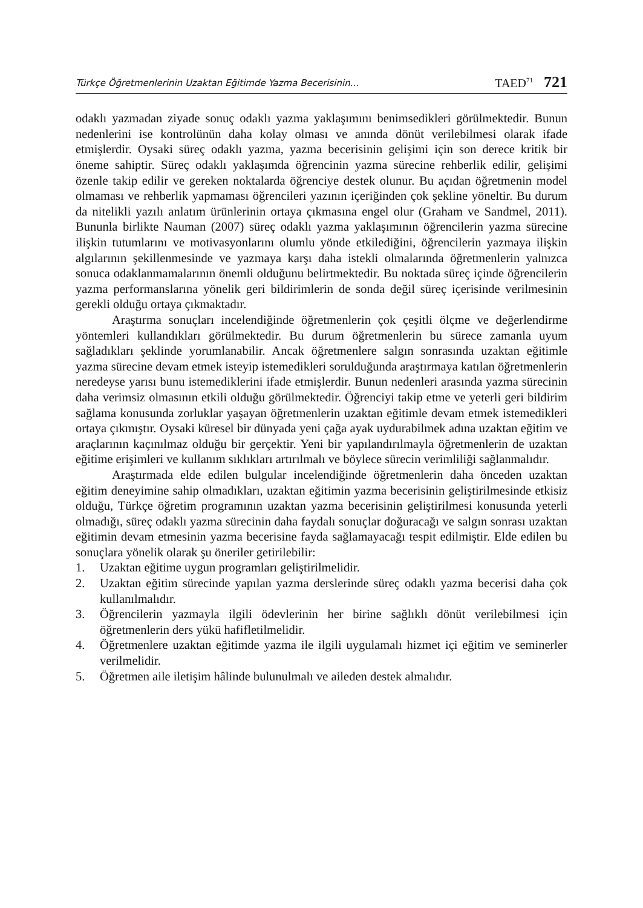Türkçe Öğretmenlerinin Uzaktan Eğitimde Yazma Becerisinin... TAED<sup>71</sup> 721
odaklı yazmadan ziyade sonuç odaklı yazma yaklaşımını benimsedikleri görülmektedir. Bunun nedenlerini ise kontrolünün daha kolay olması ve anında dönüt verilebilmesi olarak ifade etmişlerdir. Oysaki süreç odaklı yazma, yazma becerisinin gelişimi için son derece kritik bir öneme sahiptir. Süreç odaklı yaklaşımda öğrencinin yazma sürecine rehberlik edilir, gelişimi özenle takip edilir ve gereken noktalarda öğrenciye destek olunur. Bu açıdan öğretmenin model olmaması ve rehberlik yapmaması öğrencileri yazının içeriğinden çok şekline yöneltir. Bu durum da nitelikli yazılı anlatım ürünlerinin ortaya çıkmasına engel olur (Graham ve Sandmel, 2011). Bununla birlikte Nauman (2007) süreç odaklı yazma yaklaşımının öğrencilerin yazma sürecine ilişkin tutumlarını ve motivasyonlarını olumlu yönde etkilediğini, öğrencilerin yazmaya ilişkin algılarının şekillenmesinde ve yazmaya karşı daha istekli olmalarında öğretmenlerin yalnızca sonuca odaklanmamalarının önemli olduğunu belirtmektedir. Bu noktada süreç içinde öğrencilerin yazma performanslarına yönelik geri bildirimlerin de sonda değil süreç içerisinde verilmesinin gerekli olduğu ortaya çıkmaktadır.
Araştırma sonuçları incelendiğinde öğretmenlerin çok çeşitli ölçme ve değerlendirme yöntemleri kullandıkları görülmektedir. Bu durum öğretmenlerin bu sürece zamanla uyum sağladıkları şeklinde yorumlanabilir. Ancak öğretmenlere salgın sonrasında uzaktan eğitimle yazma sürecine devam etmek isteyip istemedikleri sorulduğunda araştırmaya katılan öğretmenlerin neredeyse yarısı bunu istemediklerini ifade etmişlerdir. Bunun nedenleri arasında yazma sürecinin daha verimsiz olmasının etkili olduğu görülmektedir. Öğrenciyi takip etme ve yeterli geri bildirim sağlama konusunda zorluklar yaşayan öğretmenlerin uzaktan eğitimle devam etmek istemedikleri ortaya çıkmıştır. Oysaki küresel bir dünyada yeni çağa ayak uydurabilmek adına uzaktan eğitim ve araçlarının kaçınılmaz olduğu bir gerçektir. Yeni bir yapılandırılmayla öğretmenlerin de uzaktan eğitime erişimleri ve kullanım sıklıkları artırılmalı ve böylece sürecin verimliliği sağlanmalıdır.
Araştırmada elde edilen bulgular incelendiğinde öğretmenlerin daha önceden uzaktan eğitim deneyimine sahip olmadıkları, uzaktan eğitimin yazma becerisinin geliştirilmesinde etkisiz olduğu, Türkçe öğretim programının uzaktan yazma becerisinin geliştirilmesi konusunda yeterli olmadığı, süreç odaklı yazma sürecinin daha faydalı sonuçlar doğuracağı ve salgın sonrası uzaktan eğitimin devam etmesinin yazma becerisine fayda sağlamayacağı tespit edilmiştir. Elde edilen bu sonuçlara yönelik olarak şu öneriler getirilebilir:
1. Uzaktan eğitime uygun programları geliştirilmelidir.
2. Uzaktan eğitim sürecinde yapılan yazma derslerinde süreç odaklı yazma becerisi daha çok kullanılmalıdır.
3. Öğrencilerin yazmayla ilgili ödevlerinin her birine sağlıklı dönüt verilebilmesi için öğretmenlerin ders yükü hafifletilmelidir.
4. Öğretmenlere uzaktan eğitimde yazma ile ilgili uygulamalı hizmet içi eğitim ve seminerler verilmelidir.
5. Öğretmen aile iletişim hâlinde bulunulmalı ve aileden destek almalıdır.